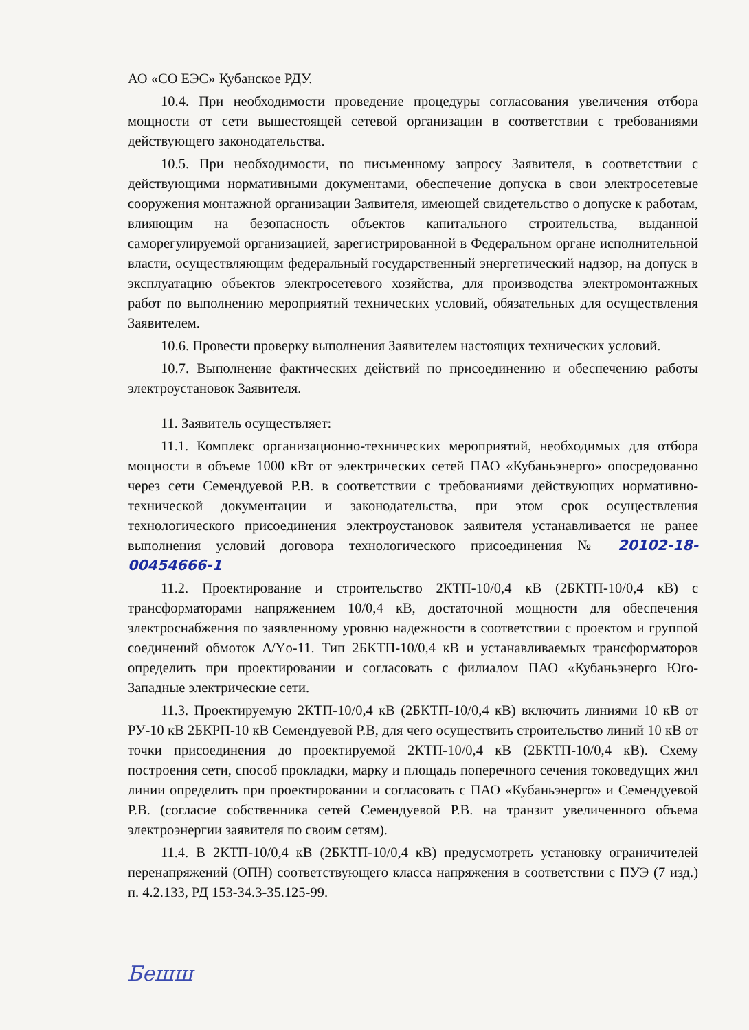АО «СО ЕЭС» Кубанское РДУ.
10.4. При необходимости проведение процедуры согласования увеличения отбора мощности от сети вышестоящей сетевой организации в соответствии с требованиями действующего законодательства.
10.5. При необходимости, по письменному запросу Заявителя, в соответствии с действующими нормативными документами, обеспечение допуска в свои электросетевые сооружения монтажной организации Заявителя, имеющей свидетельство о допуске к работам, влияющим на безопасность объектов капитального строительства, выданной саморегулируемой организацией, зарегистрированной в Федеральном органе исполнительной власти, осуществляющим федеральный государственный энергетический надзор, на допуск в эксплуатацию объектов электросетевого хозяйства, для производства электромонтажных работ по выполнению мероприятий технических условий, обязательных для осуществления Заявителем.
10.6. Провести проверку выполнения Заявителем настоящих технических условий.
10.7. Выполнение фактических действий по присоединению и обеспечению работы электроустановок Заявителя.
11. Заявитель осуществляет:
11.1. Комплекс организационно-технических мероприятий, необходимых для отбора мощности в объеме 1000 кВт от электрических сетей ПАО «Кубаньэнерго» опосредованно через сети Семендуевой Р.В. в соответствии с требованиями действующих нормативно-технической документации и законодательства, при этом срок осуществления технологического присоединения электроустановок заявителя устанавливается не ранее выполнения условий договора технологического присоединения № 20102-18-00454666-1
11.2. Проектирование и строительство 2КТП-10/0,4 кВ (2БКТП-10/0,4 кВ) с трансформаторами напряжением 10/0,4 кВ, достаточной мощности для обеспечения электроснабжения по заявленному уровню надежности в соответствии с проектом и группой соединений обмоток Δ/Yо-11. Тип 2БКТП-10/0,4 кВ и устанавливаемых трансформаторов определить при проектировании и согласовать с филиалом ПАО «Кубаньэнерго Юго-Западные электрические сети.
11.3. Проектируемую 2КТП-10/0,4 кВ (2БКТП-10/0,4 кВ) включить линиями 10 кВ от РУ-10 кВ 2БКРП-10 кВ Семендуевой Р.В, для чего осуществить строительство линий 10 кВ от точки присоединения до проектируемой 2КТП-10/0,4 кВ (2БКТП-10/0,4 кВ). Схему построения сети, способ прокладки, марку и площадь поперечного сечения токоведущих жил линии определить при проектировании и согласовать с ПАО «Кубаньэнерго» и Семендуевой Р.В. (согласие собственника сетей Семендуевой Р.В. на транзит увеличенного объема электроэнергии заявителя по своим сетям).
11.4. В 2КТП-10/0,4 кВ (2БКТП-10/0,4 кВ) предусмотреть установку ограничителей перенапряжений (ОПН) соответствующего класса напряжения в соответствии с ПУЭ (7 изд.) п. 4.2.133, РД 153-34.3-35.125-99.
Бешш